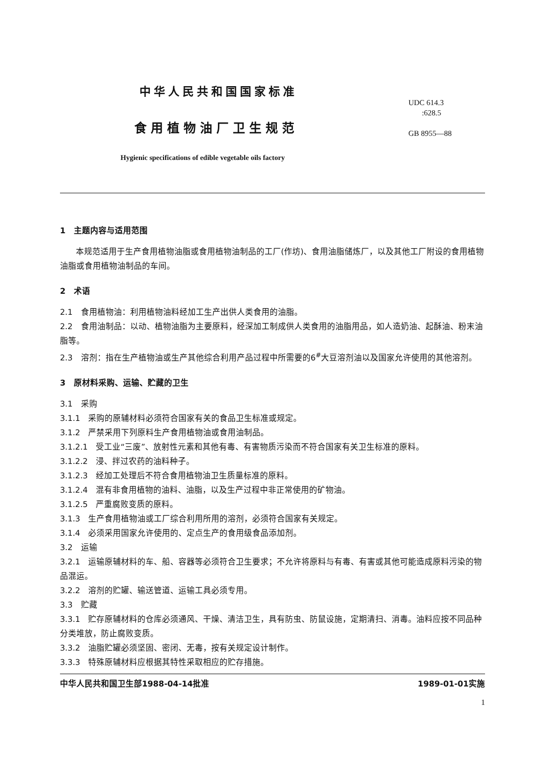中华人民共和国国家标准
食用植物油厂卫生规范
Hygienic specifications of edible vegetable oils factory
UDC 614.3
:628.5
GB 8955—88
1　主题内容与适用范围
本规范适用于生产食用植物油脂或食用植物油制品的工厂(作坊)、食用油脂储炼厂，以及其他工厂附设的食用植物油脂或食用植物油制品的车间。
2　术语
2.1　食用植物油：利用植物油料经加工生产出供人类食用的油脂。
2.2　食用油制品：以动、植物油脂为主要原料，经深加工制成供人类食用的油脂用品，如人造奶油、起酥油、粉末油脂等。
2.3　溶剂：指在生产植物油或生产其他综合利用产品过程中所需要的6<sup>#</sup>大豆溶剂油以及国家允许使用的其他溶剂。
3　原材料采购、运输、贮藏的卫生
3.1　采购
3.1.1　采购的原辅材料必须符合国家有关的食品卫生标准或规定。
3.1.2　严禁采用下列原料生产食用植物油或食用油制品。
3.1.2.1　受工业“三废”、放射性元素和其他有毒、有害物质污染而不符合国家有关卫生标准的原料。
3.1.2.2　浸、拌过农药的油料种子。
3.1.2.3　经加工处理后不符合食用植物油卫生质量标准的原料。
3.1.2.4　混有非食用植物的油料、油脂，以及生产过程中非正常使用的矿物油。
3.1.2.5　严重腐败变质的原料。
3.1.3　生产食用植物油或工厂综合利用所用的溶剂，必须符合国家有关规定。
3.1.4　必须采用国家允许使用的、定点生产的食用级食品添加剂。
3.2　运输
3.2.1　运输原辅材料的车、船、容器等必须符合卫生要求；不允许将原料与有毒、有害或其他可能造成原料污染的物品混运。
3.2.2　溶剂的贮罐、输送管道、运输工具必须专用。
3.3　贮藏
3.3.1　贮存原辅材料的仓库必须通风、干燥、清洁卫生，具有防虫、防鼠设施，定期清扫、消毒。油料应按不同品种分类堆放，防止腐败变质。
3.3.2　油脂贮罐必须坚固、密闭、无毒，按有关规定设计制作。
3.3.3　特殊原辅材料应根据其特性采取相应的贮存措施。
中华人民共和国卫生部1988-04-14批准 1989-01-01实施
1